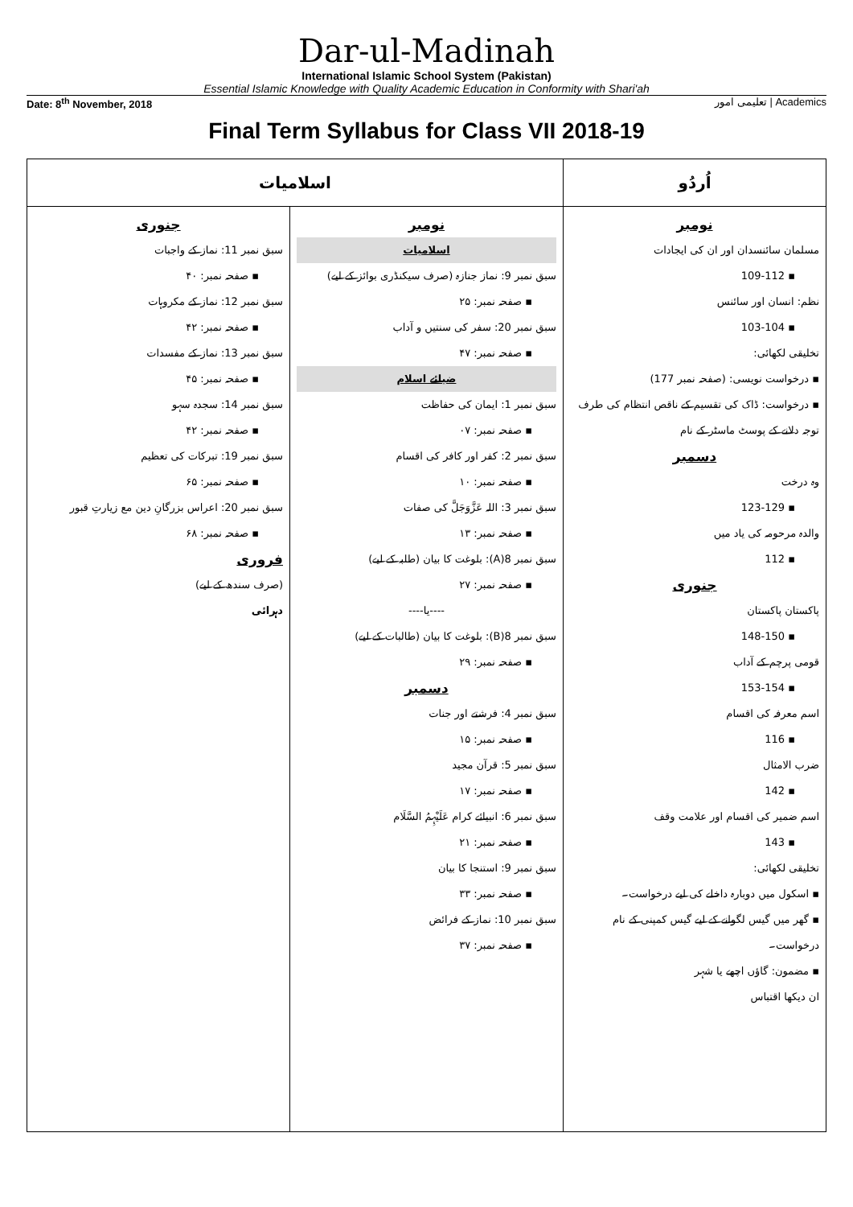Dar-ul-Madinah
International Islamic School System (Pakistan)
Essential Islamic Knowledge with Quality Academic Education in Conformity with Shari'ah
Date: 8<sup>th</sup> November, 2018 تعلیمی امور | Academics
Final Term Syllabus for Class VII 2018-19
| اُردُو | اسلامیات | |
| --- | --- | --- |
| نومبر مسلمان سائنسدان اور ان کی ایجادات ▪ 109-112 نظم: انسان اور سائنس ▪ 103-104 تخلیقی لکھائی: ▪ درخواست نویسی: (صفحہ نمبر 177) ▪ درخواست: ڈاک کی تقسیم کے ناقص انتظام کی طرف توجہ دلانے کے پوسٹ ماسٹر کے نام دسمبر وہ درخت ▪ 123-129 والدہ مرحومہ کی یاد میں ▪ 112 جنوری پاکستان پاکستان ▪ 148-150 قومی پرچم کے آداب ▪ 153-154 اسم معرفہ کی اقسام ▪ 116 ضرب الامثال ▪ 142 اسم ضمیر کی اقسام اور علامت وقف ▪ 143 تخلیقی لکھائی: ▪ اسکول میں دوبارہ داخلے کی لیے درخواست۔ ▪ گھر میں گیس لگوانے کے لیے گیس کمپنی کے نام درخواست۔ ▪ مضمون: گاؤں اچھے یا شہر ان دیکھا اقتباس | نومبر اسلامیات سبق نمبر 9: نماز جنازہ (صرف سیکنڈری بوائز کے لیے) ▪ صفحہ نمبر: ۲۵ سبق نمبر 20: سفر کی سنتیں و آداب ▪ صفحہ نمبر: ۴۷ ضیائے اسلام سبق نمبر 1: ایمان کی حفاظت ▪ صفحہ نمبر: ۰۷ سبق نمبر 2: کفر اور کافر کی اقسام ▪ صفحہ نمبر: ۱۰ سبق نمبر 3: اللہ عَزَّوَجَلَّ کی صفات ▪ صفحہ نمبر: ۱۳ سبق نمبر 8(A): بلوغت کا بیان (طلبہ کے لیے) ▪ صفحہ نمبر: ۲۷ ----یا---- سبق نمبر 8(B): بلوغت کا بیان (طالبات کے لیے) ▪ صفحہ نمبر: ۲۹ دسمبر سبق نمبر 4: فرشتے اور جنات ▪ صفحہ نمبر: ۱۵ سبق نمبر 5: قرآن مجید ▪ صفحہ نمبر: ۱۷ سبق نمبر 6: انبیائے کرام عَلَیْہِمُ السَّلَام ▪ صفحہ نمبر: ۲۱ سبق نمبر 9: استنجا کا بیان ▪ صفحہ نمبر: ۳۳ سبق نمبر 10: نماز کے فرائض ▪ صفحہ نمبر: ۳۷ | جنوری سبق نمبر 11: نماز کے واجبات ▪ صفحہ نمبر: ۴۰ سبق نمبر 12: نماز کے مکروہات ▪ صفحہ نمبر: ۴۲ سبق نمبر 13: نماز کے مفسدات ▪ صفحہ نمبر: ۴۵ سبق نمبر 14: سجدہ سہو ▪ صفحہ نمبر: ۴۲ سبق نمبر 19: تبرکات کی تعظیم ▪ صفحہ نمبر: ۶۵ سبق نمبر 20: اعراس بزرگانِ دین مع زیارتِ قبور ▪ صفحہ نمبر: ۶۸ فروری (صرف سندھ کے لیے) دہرائی |